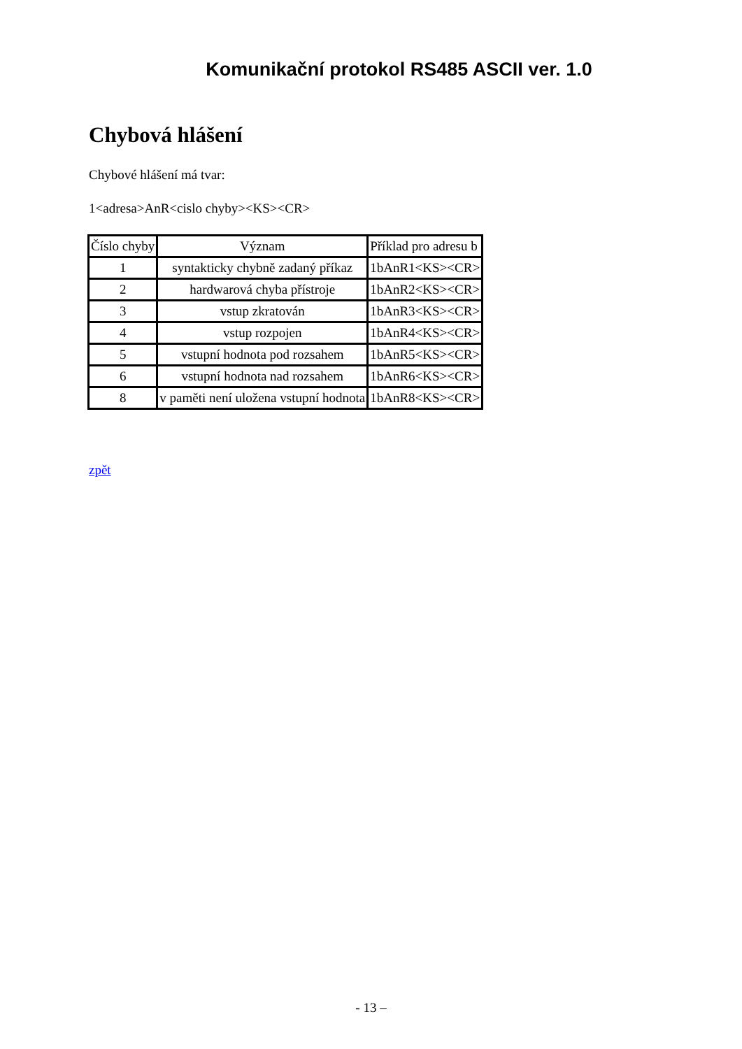Komunikační protokol RS485 ASCII ver. 1.0
Chybová hlášení
Chybové hlášení má tvar:
1<adresa>AnR<cislo chyby><KS><CR>
| Číslo chyby | Význam | Příklad pro adresu b |
| 1 | syntakticky chybně zadaný příkaz | 1bAnR1<KS><CR> |
| 2 | hardwarová chyba přístroje | 1bAnR2<KS><CR> |
| 3 | vstup zkratován | 1bAnR3<KS><CR> |
| 4 | vstup rozpojen | 1bAnR4<KS><CR> |
| 5 | vstupní hodnota pod rozsahem | 1bAnR5<KS><CR> |
| 6 | vstupní hodnota nad rozsahem | 1bAnR6<KS><CR> |
| 8 | v paměti není uložena vstupní hodnota | 1bAnR8<KS><CR> |
zpět
- 13 –